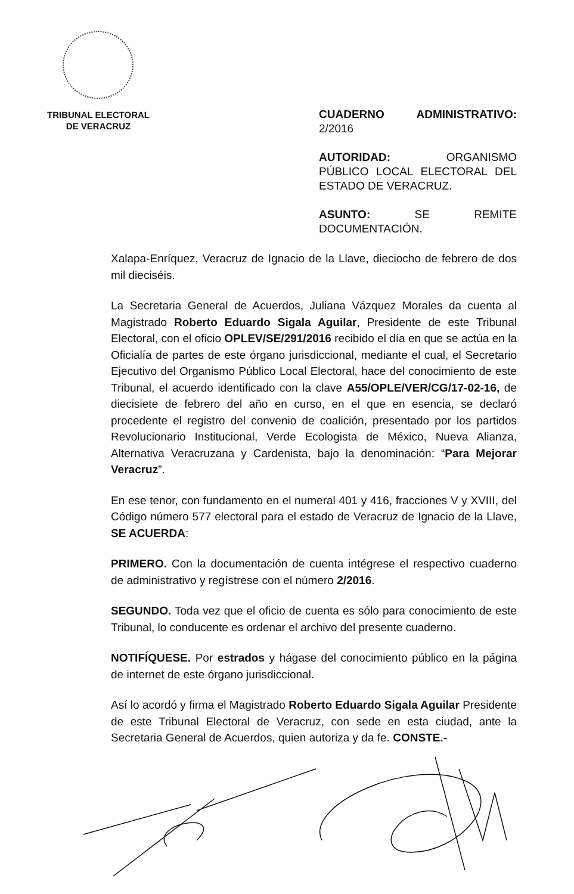TRIBUNAL ELECTORAL
DE VERACRUZ
CUADERNO ADMINISTRATIVO: 2/2016
AUTORIDAD: ORGANISMO PÚBLICO LOCAL ELECTORAL DEL ESTADO DE VERACRUZ.
ASUNTO: SE REMITE DOCUMENTACIÓN.
Xalapa-Enríquez, Veracruz de Ignacio de la Llave, dieciocho de febrero de dos mil dieciséis.
La Secretaria General de Acuerdos, Juliana Vázquez Morales da cuenta al Magistrado Roberto Eduardo Sigala Aguilar, Presidente de este Tribunal Electoral, con el oficio OPLEV/SE/291/2016 recibido el día en que se actúa en la Oficialía de partes de este órgano jurisdiccional, mediante el cual, el Secretario Ejecutivo del Organismo Público Local Electoral, hace del conocimiento de este Tribunal, el acuerdo identificado con la clave A55/OPLE/VER/CG/17-02-16, de diecisiete de febrero del año en curso, en el que en esencia, se declaró procedente el registro del convenio de coalición, presentado por los partidos Revolucionario Institucional, Verde Ecologista de México, Nueva Alianza, Alternativa Veracruzana y Cardenista, bajo la denominación: “Para Mejorar Veracruz”.
En ese tenor, con fundamento en el numeral 401 y 416, fracciones V y XVIII, del Código número 577 electoral para el estado de Veracruz de Ignacio de la Llave, SE ACUERDA:
PRIMERO. Con la documentación de cuenta intégrese el respectivo cuaderno de administrativo y regístrese con el número 2/2016.
SEGUNDO. Toda vez que el oficio de cuenta es sólo para conocimiento de este Tribunal, lo conducente es ordenar el archivo del presente cuaderno.
NOTIFÍQUESE. Por estrados y hágase del conocimiento público en la página de internet de este órgano jurisdiccional.
Así lo acordó y firma el Magistrado Roberto Eduardo Sigala Aguilar Presidente de este Tribunal Electoral de Veracruz, con sede en esta ciudad, ante la Secretaria General de Acuerdos, quien autoriza y da fe. CONSTE.-